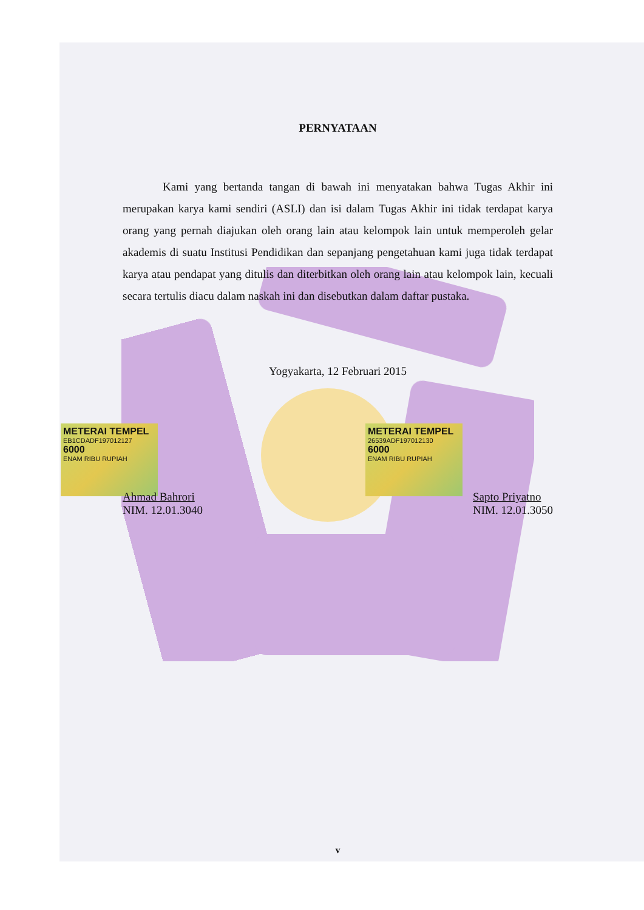METERAI TEMPEL
EB1CDADF197012127
6000
ENAM RIBU RUPIAH
METERAI TEMPEL
26539ADF197012130
6000
ENAM RIBU RUPIAH
PERNYATAAN
Kami yang bertanda tangan di bawah ini menyatakan bahwa Tugas Akhir ini merupakan karya kami sendiri (ASLI) dan isi dalam Tugas Akhir ini tidak terdapat karya orang yang pernah diajukan oleh orang lain atau kelompok lain untuk memperoleh gelar akademis di suatu Institusi Pendidikan dan sepanjang pengetahuan kami juga tidak terdapat karya atau pendapat yang ditulis dan diterbitkan oleh orang lain atau kelompok lain, kecuali secara tertulis diacu dalam naskah ini dan disebutkan dalam daftar pustaka.
Yogyakarta, 12 Februari 2015
Ahmad Bahrori
NIM. 12.01.3040
Sapto Priyatno
NIM. 12.01.3050
v